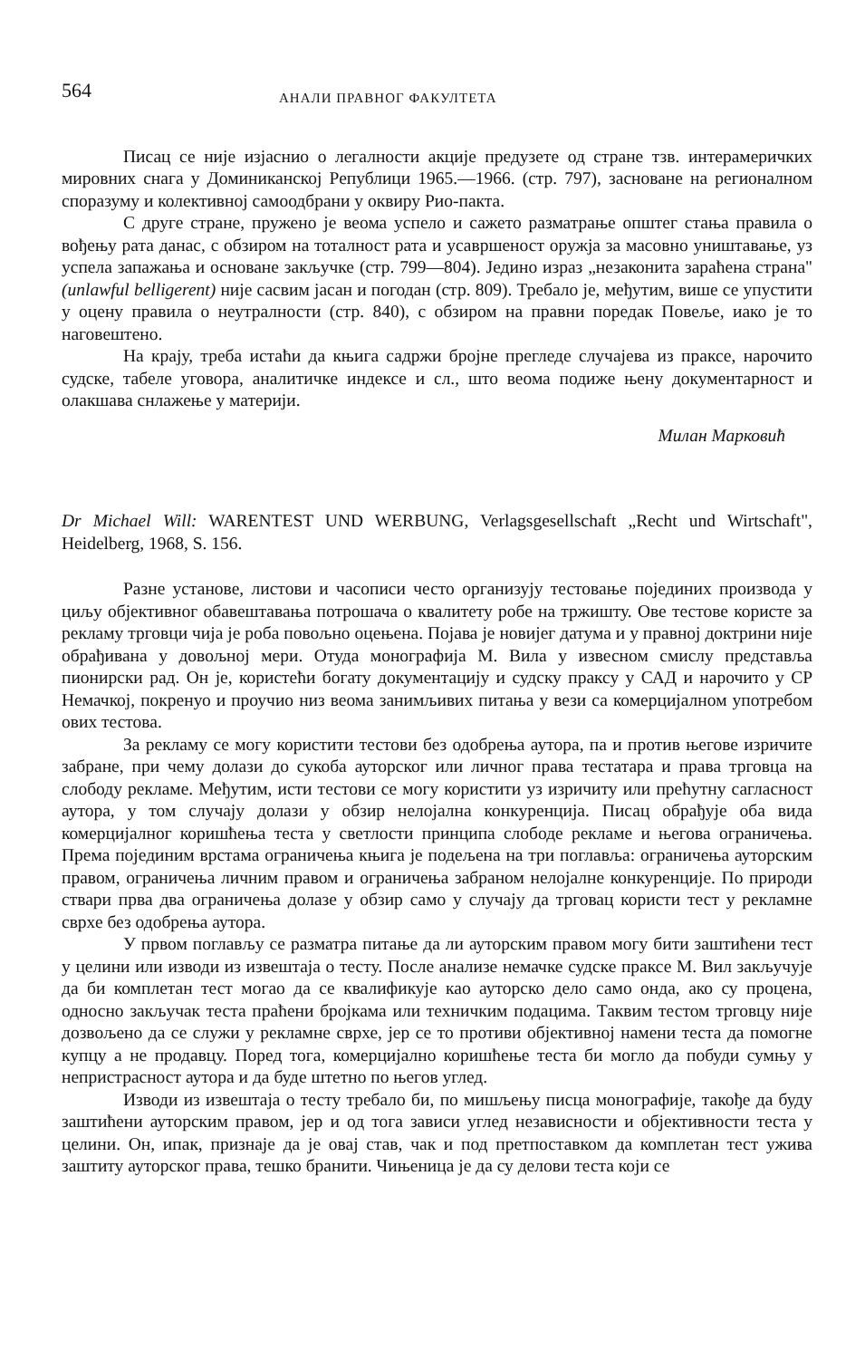564 АНАЛИ ПРАВНОГ ФАКУЛТЕТА
Писац се није изјаснио о легалности акције предузете од стране тзв. интерамеричких мировних снага у Доминиканској Републици 1965.—1966. (стр. 797), засноване на регионалном споразуму и колективној самоодбрани у оквиру Рио-пакта.
С друге стране, пружено је веома успело и сажето разматрање општег стања правила о вођењу рата данас, с обзиром на тоталност рата и усавршеност оружја за масовно уништавање, уз успела запажања и основане закључке (стр. 799—804). Једино израз „незаконита зараћена страна" (unlawful belligerent) није сасвим јасан и погодан (стр. 809). Требало је, међутим, више се упустити у оцену правила о неутралности (стр. 840), с обзиром на правни поредак Повеље, иако је то наговештено.
На крају, треба истаћи да књига садржи бројне прегледе случајева из праксе, нарочито судске, табеле уговора, аналитичке индексе и сл., што веома подиже њену документарност и олакшава снлажење у материји.
Милан Марковић
Dr Michael Will: WARENTEST UND WERBUNG, Verlagsgesellschaft „Recht und Wirtschaft", Heidelberg, 1968, S. 156.
Разне установе, листови и часописи често организују тестовање појединих производа у циљу објективног обавештавања потрошача о квалитету робе на тржишту. Ове тестове користе за рекламу трговци чија је роба повољно оцењена. Појава је новијег датума и у правној доктрини није обрађивана у довољној мери. Отуда монографија М. Вила у извесном смислу представља пионирски рад. Он је, користећи богату документацију и судску праксу у САД и нарочито у СР Немачкој, покренуо и проучио низ веома занимљивих питања у вези са комерцијалном употребом ових тестова.
За рекламу се могу користити тестови без одобрења аутора, па и против његове изричите забране, при чему долази до сукоба ауторског или личног права тестатара и права трговца на слободу рекламе. Међутим, исти тестови се могу користити уз изричиту или прећутну сагласност аутора, у том случају долази у обзир нелојална конкуренција. Писац обрађује оба вида комерцијалног коришћења теста у светлости принципа слободе рекламе и његова ограничења. Према појединим врстама ограничења књига је подељена на три поглавља: ограничења ауторским правом, ограничења личним правом и ограничења забраном нелојалне конкуренције. По природи ствари прва два ограничења долазе у обзир само у случају да трговац користи тест у рекламне сврхе без одобрења аутора.
У првом поглављу се разматра питање да ли ауторским правом могу бити заштићени тест у целини или изводи из извештаја о тесту. После анализе немачке судске праксе М. Вил закључује да би комплетан тест могао да се квалификује као ауторско дело само онда, ако су процена, односно закључак теста праћени бројкама или техничким подацима. Таквим тестом трговцу није дозвољено да се служи у рекламне сврхе, јер се то противи објективној намени теста да помогне купцу а не продавцу. Поред тога, комерцијално коришћење теста би могло да побуди сумњу у непристрасност аутора и да буде штетно по његов углед.
Изводи из извештаја о тесту требало би, по мишљењу писца монографије, такође да буду заштићени ауторским правом, јер и од тога зависи углед независности и објективности теста у целини. Он, ипак, признаје да је овај став, чак и под претпоставком да комплетан тест ужива заштиту ауторског права, тешко бранити. Чињеница је да су делови теста који се